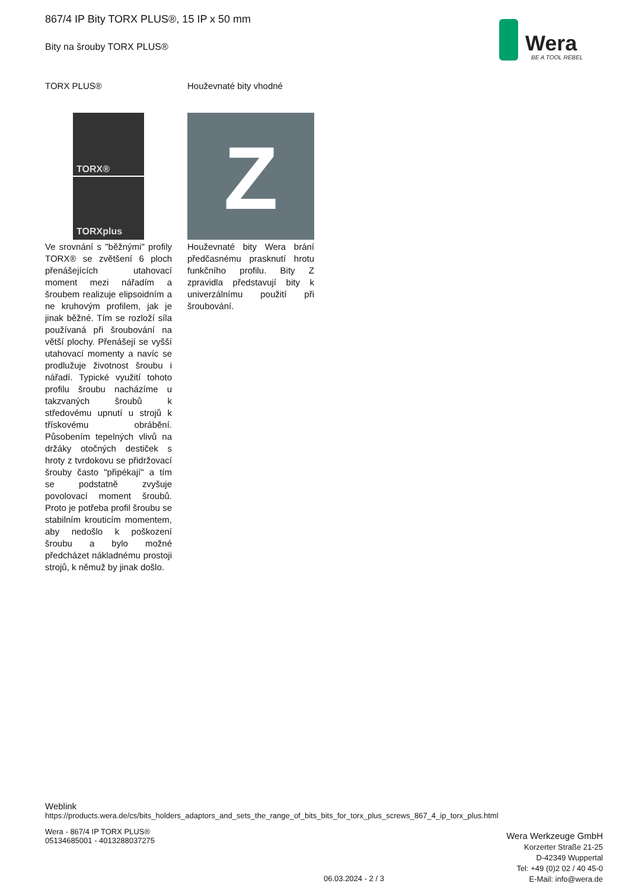867/4 IP Bity TORX PLUS®, 15 IP x 50 mm
Bity na šrouby TORX PLUS®
Wera
BE A TOOL REBEL
TORX PLUS®
TORX®
TORXplus
Ve srovnání s "běžnými" profily TORX® se zvětšení 6 ploch přenášejících utahovací moment mezi nářadím a šroubem realizuje elipsoidním a ne kruhovým profilem, jak je jinak běžné. Tím se rozloží síla používaná při šroubování na větší plochy. Přenášejí se vyšší utahovací momenty a navíc se prodlužuje životnost šroubu i nářadí. Typické využití tohoto profilu šroubu nacházíme u takzvaných šroubů k středovému upnutí u strojů k třískovému obrábění. Působením tepelných vlivů na držáky otočných destiček s hroty z tvrdokovu se přidržovací šrouby často "připékají" a tím se podstatně zvyšuje povolovací moment šroubů. Proto je potřeba profil šroubu se stabilním krouticím momentem, aby nedošlo k poškození šroubu a bylo možné předcházet nákladnému prostoji strojů, k němuž by jinak došlo.
Houževnaté bity vhodné
Z
Houževnaté bity Wera brání předčasnému prasknutí hrotu funkčního profilu. Bity Z zpravidla představují bity k univerzálnímu použití při šroubování.
Weblink
https://products.wera.de/cs/bits_holders_adaptors_and_sets_the_range_of_bits_bits_for_torx_plus_screws_867_4_ip_torx_plus.html
Wera - 867/4 IP TORX PLUS®
05134685001 - 4013288037275
Wera Werkzeuge GmbH
Korzerter Straße 21-25
D-42349 Wuppertal
Tel: +49 (0)2 02 / 40 45-0
E-Mail: info@wera.de
06.03.2024 - 2 / 3